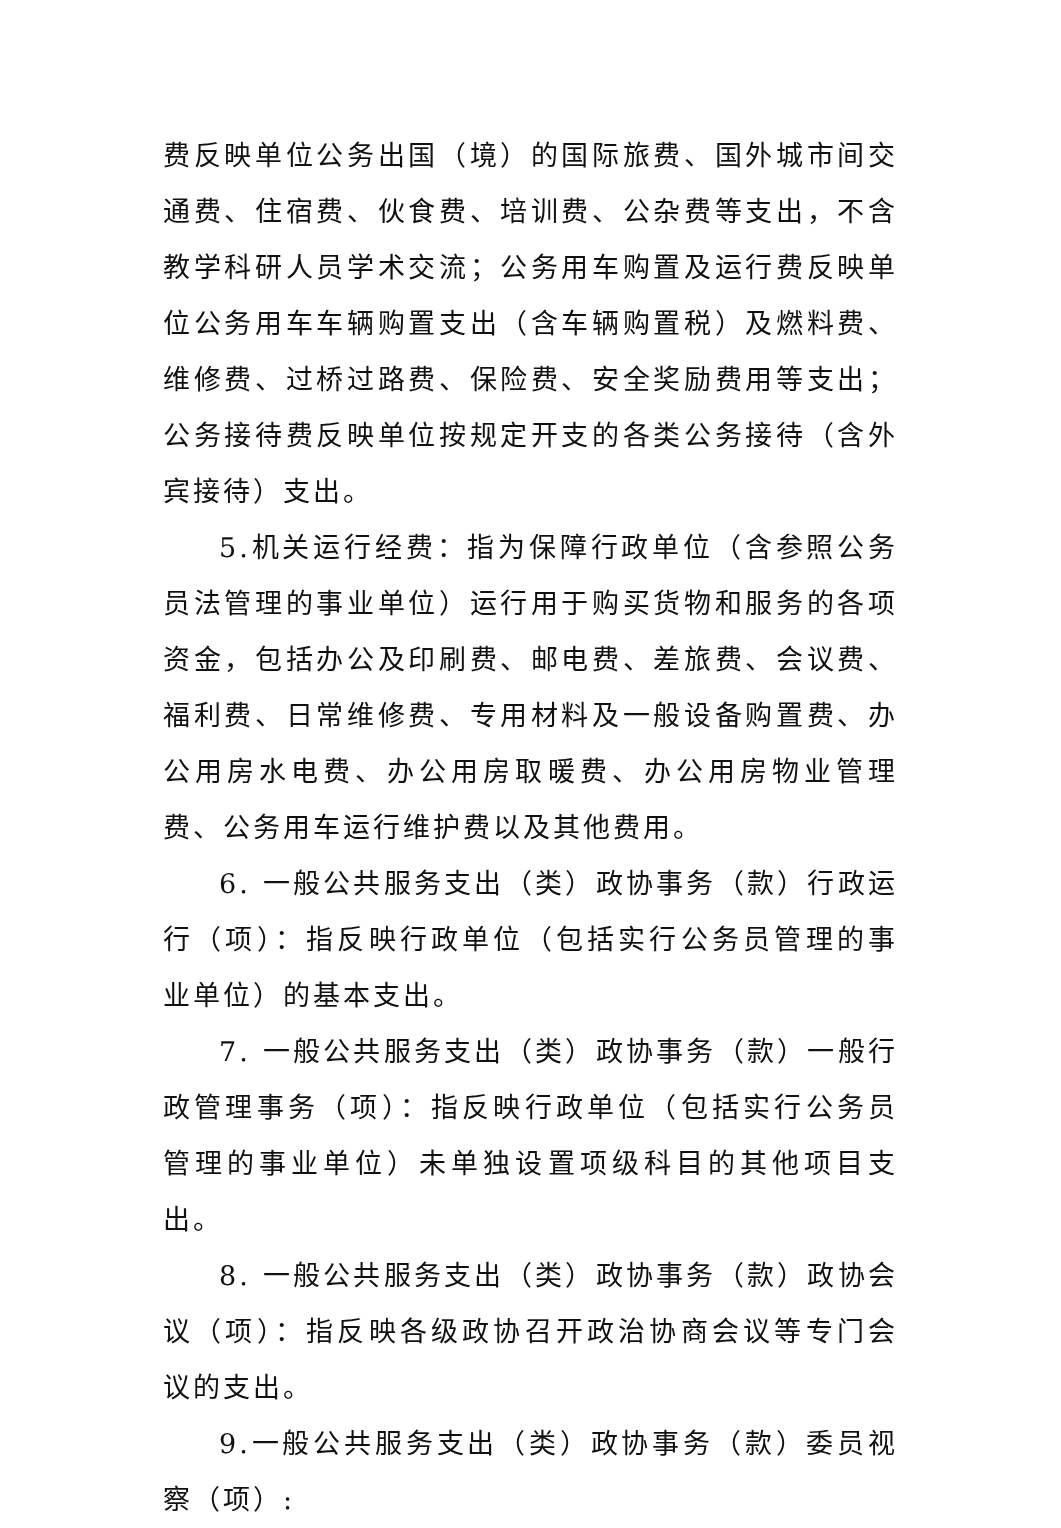费反映单位公务出国（境）的国际旅费、国外城市间交通费、住宿费、伙食费、培训费、公杂费等支出，不含教学科研人员学术交流；公务用车购置及运行费反映单位公务用车车辆购置支出（含车辆购置税）及燃料费、维修费、过桥过路费、保险费、安全奖励费用等支出；公务接待费反映单位按规定开支的各类公务接待（含外宾接待）支出。
5.机关运行经费：指为保障行政单位（含参照公务员法管理的事业单位）运行用于购买货物和服务的各项资金，包括办公及印刷费、邮电费、差旅费、会议费、福利费、日常维修费、专用材料及一般设备购置费、办公用房水电费、办公用房取暖费、办公用房物业管理费、公务用车运行维护费以及其他费用。
6. 一般公共服务支出（类）政协事务（款）行政运行（项）：指反映行政单位（包括实行公务员管理的事业单位）的基本支出。
7. 一般公共服务支出（类）政协事务（款）一般行政管理事务（项）：指反映行政单位（包括实行公务员管理的事业单位）未单独设置项级科目的其他项目支出。
8. 一般公共服务支出（类）政协事务（款）政协会议（项）：指反映各级政协召开政治协商会议等专门会议的支出。
9.一般公共服务支出（类）政协事务（款）委员视察（项）: